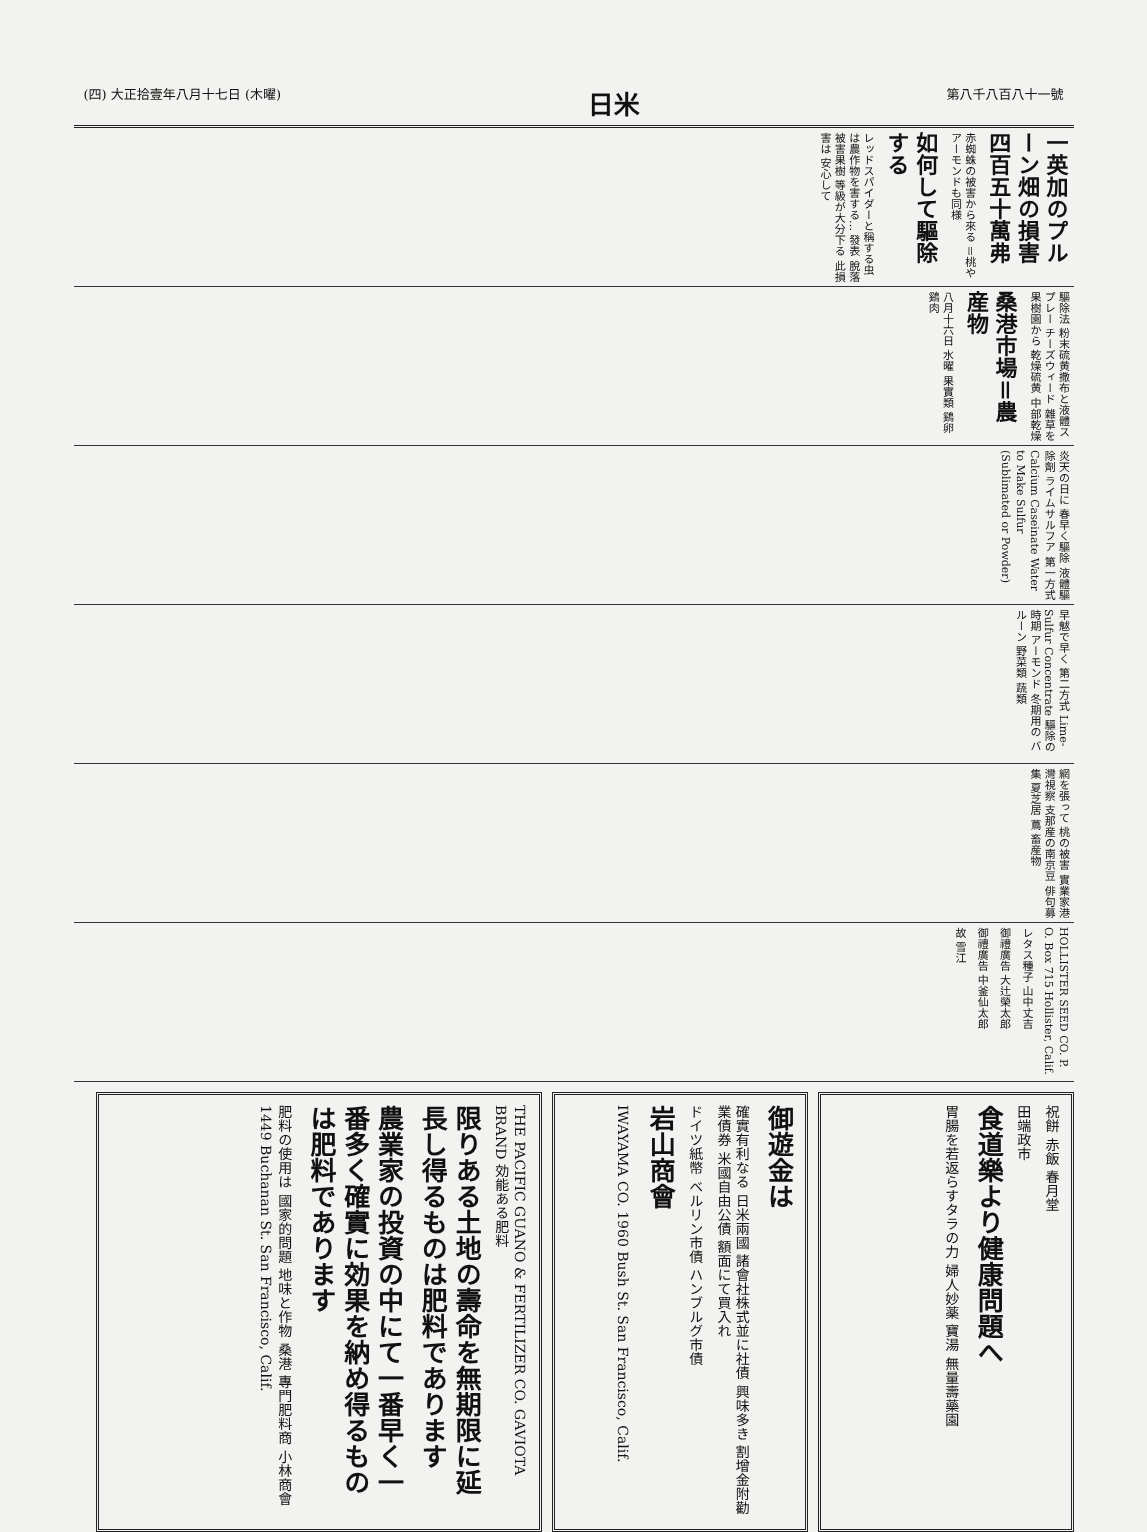(四) 大正拾壹年八月十七日 (木曜) 日米 第八千八百八十一號
一英加のプルーン畑の損害四百五十萬弗
赤蜘蛛の被害から來る ＝桃やアーモンドも同様
如何して驅除する
レッドスパイダーと稱する虫は農作物を害する… 發表 脫落 被害果樹 等級が大分下る 此損害は 安心して
驅除法 粉末硫黄撒布と液體スプレー チーズウィード 雜草を果樹園から 乾燥硫黄 中部乾燥
桑港市場＝農産物
八月十六日 水曜 果實類 鷄卵 鷄肉
炎天の日に 春早く驅除 液體驅除劑 ライムサルフア 第一方式 Calcium Caseinate Water to Make Sulfur (Sublimated or Powder)
早魃で早く 第二方式 Lime-Sulfur Concentrate 驅除の時期 アーモンド 冬期用の バルーン 野菜類 蔬類
網を張って 桃の被害 實業家港灣視察 支那産の南京豆 俳句募集 夏芝居 蔦 畜産物
HOLLISTER SEED CO. P. O. Box 715 Hollister, Calif.
レタス種子 山中丈吉
御禮廣告 大辻榮太郎
御禮廣告 中釜仙太郎
故 雪江
祝餅 赤飯 春月堂
田端政市
食道樂より健康問題へ
胃腸を若返らすタラの力 婦人妙薬 寶湯 無量壽藥園
御遊金は
確實有利なる 日米兩國 諸會社株式並に社債 興味多き 割增金附勸業債券 米國自由公債 額面にて買入れ
ドイツ紙幣 ベルリン市債 ハンブルグ市債
岩山商會
IWAYAMA CO. 1960 Bush St. San Francisco, Calif.
THE PACIFIC GUANO & FERTILIZER CO. GAVIOTA BRAND 効能ある肥料
限りある土地の壽命を無期限に延長し得るものは肥料であります
農業家の投資の中にて一番早く一番多く確實に効果を納め得るものは肥料であります
肥料の使用は 國家的問題 地味と作物 桑港 專門肥料商 小林商會 1449 Buchanan St. San Francisco, Calif.